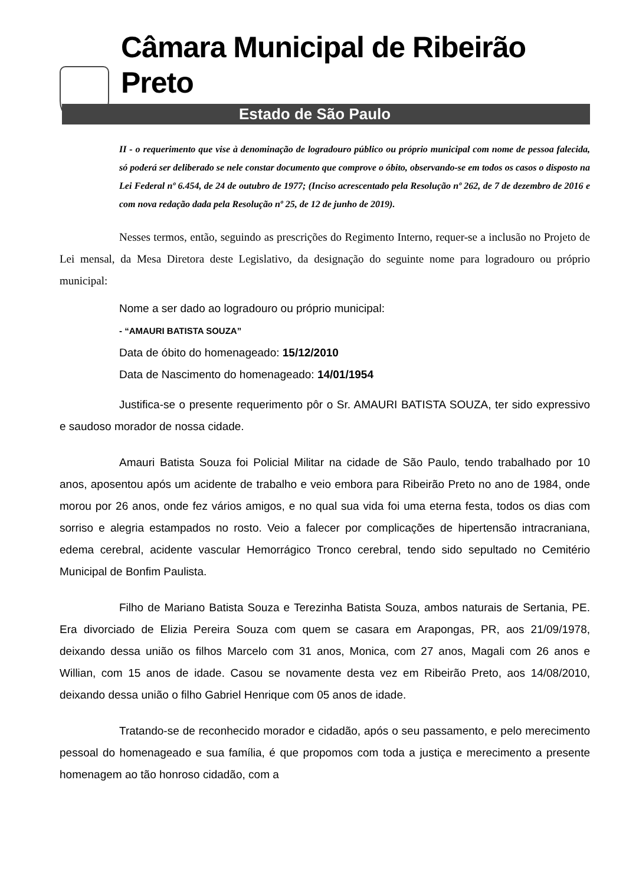Câmara Municipal de Ribeirão Preto
Estado de São Paulo
II - o requerimento que vise à denominação de logradouro público ou próprio municipal com nome de pessoa falecida, só poderá ser deliberado se nele constar documento que comprove o óbito, observando-se em todos os casos o disposto na Lei Federal nº 6.454, de 24 de outubro de 1977; (Inciso acrescentado pela Resolução nº 262, de 7 de dezembro de 2016 e com nova redação dada pela Resolução nº 25, de 12 de junho de 2019).
Nesses termos, então, seguindo as prescrições do Regimento Interno, requer-se a inclusão no Projeto de Lei mensal, da Mesa Diretora deste Legislativo, da designação do seguinte nome para logradouro ou próprio municipal:
Nome a ser dado ao logradouro ou próprio municipal:
- “AMAURI BATISTA SOUZA”
Data de óbito do homenageado: 15/12/2010
Data de Nascimento do homenageado: 14/01/1954
Justifica-se o presente requerimento pôr o Sr. AMAURI BATISTA SOUZA, ter sido expressivo e saudoso morador de nossa cidade.
Amauri Batista Souza foi Policial Militar na cidade de São Paulo, tendo trabalhado por 10 anos, aposentou após um acidente de trabalho e veio embora para Ribeirão Preto no ano de 1984, onde morou por 26 anos, onde fez vários amigos, e no qual sua vida foi uma eterna festa, todos os dias com sorriso e alegria estampados no rosto. Veio a falecer por complicações de hipertensão intracraniana, edema cerebral, acidente vascular Hemorrágico Tronco cerebral, tendo sido sepultado no Cemitério Municipal de Bonfim Paulista.
Filho de Mariano Batista Souza e Terezinha Batista Souza, ambos naturais de Sertania, PE. Era divorciado de Elizia Pereira Souza com quem se casara em Arapongas, PR, aos 21/09/1978, deixando dessa união os filhos Marcelo com 31 anos, Monica, com 27 anos, Magali com 26 anos e Willian, com 15 anos de idade. Casou se novamente desta vez em Ribeirão Preto, aos 14/08/2010, deixando dessa união o filho Gabriel Henrique com 05 anos de idade.
Tratando-se de reconhecido morador e cidadão, após o seu passamento, e pelo merecimento pessoal do homenageado e sua família, é que propomos com toda a justiça e merecimento a presente homenagem ao tão honroso cidadão, com a